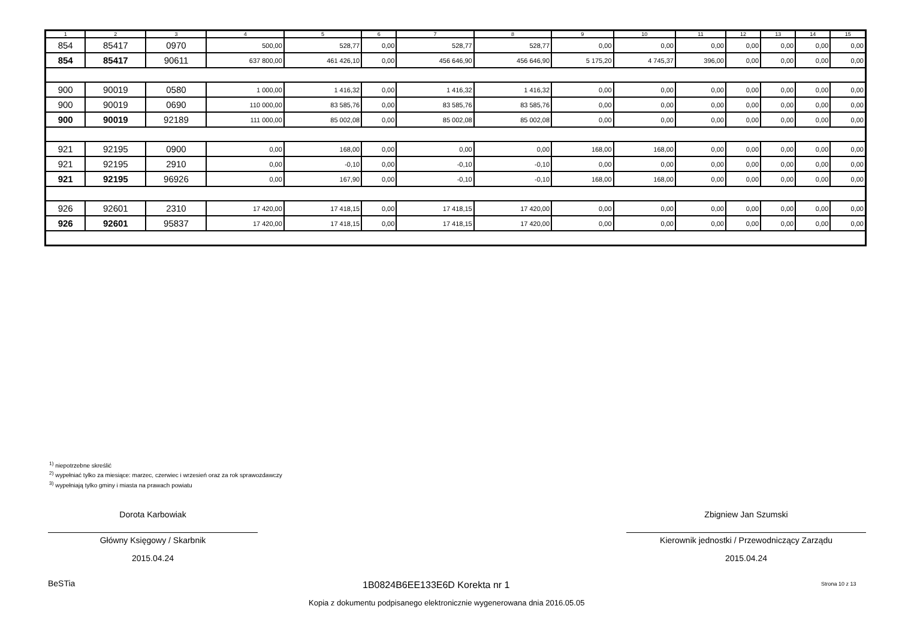| 1 | 2 | 3 | 4 | 5 | 6 | 7 | 8 | 9 | 10 | 11 | 12 | 13 | 14 | 15 |
| --- | --- | --- | --- | --- | --- | --- | --- | --- | --- | --- | --- | --- | --- | --- |
| 854 | 85417 | 0970 | 500,00 | 528,77 | 0,00 | 528,77 | 528,77 | 0,00 | 0,00 | 0,00 | 0,00 | 0,00 | 0,00 | 0,00 |
| 854 | 85417 | 90611 | 637 800,00 | 461 426,10 | 0,00 | 456 646,90 | 456 646,90 | 5 175,20 | 4 745,37 | 396,00 | 0,00 | 0,00 | 0,00 | 0,00 |
| 900 | 90019 | 0580 | 1 000,00 | 1 416,32 | 0,00 | 1 416,32 | 1 416,32 | 0,00 | 0,00 | 0,00 | 0,00 | 0,00 | 0,00 | 0,00 |
| 900 | 90019 | 0690 | 110 000,00 | 83 585,76 | 0,00 | 83 585,76 | 83 585,76 | 0,00 | 0,00 | 0,00 | 0,00 | 0,00 | 0,00 | 0,00 |
| 900 | 90019 | 92189 | 111 000,00 | 85 002,08 | 0,00 | 85 002,08 | 85 002,08 | 0,00 | 0,00 | 0,00 | 0,00 | 0,00 | 0,00 | 0,00 |
| 921 | 92195 | 0900 | 0,00 | 168,00 | 0,00 | 0,00 | 0,00 | 168,00 | 168,00 | 0,00 | 0,00 | 0,00 | 0,00 | 0,00 |
| 921 | 92195 | 2910 | 0,00 | -0,10 | 0,00 | -0,10 | -0,10 | 0,00 | 0,00 | 0,00 | 0,00 | 0,00 | 0,00 | 0,00 |
| 921 | 92195 | 96926 | 0,00 | 167,90 | 0,00 | -0,10 | -0,10 | 168,00 | 168,00 | 0,00 | 0,00 | 0,00 | 0,00 | 0,00 |
| 926 | 92601 | 2310 | 17 420,00 | 17 418,15 | 0,00 | 17 418,15 | 17 420,00 | 0,00 | 0,00 | 0,00 | 0,00 | 0,00 | 0,00 | 0,00 |
| 926 | 92601 | 95837 | 17 420,00 | 17 418,15 | 0,00 | 17 418,15 | 17 420,00 | 0,00 | 0,00 | 0,00 | 0,00 | 0,00 | 0,00 | 0,00 |
<sup>1)</sup> niepotrzebne skreślić
<sup>2)</sup> wypełniać tylko za miesiące: marzec, czerwiec i wrzesień oraz za rok sprawozdawczy
<sup>3)</sup> wypełniają tylko gminy i miasta na prawach powiatu
Dorota Karbowiak
Główny Księgowy / Skarbnik
2015.04.24
Zbigniew Jan Szumski
Kierownik jednostki / Przewodniczący Zarządu
2015.04.24
BeSTia 1B0824B6EE133E6D Korekta nr 1 Strona 10 z 13
Kopia z dokumentu podpisanego elektronicznie wygenerowana dnia 2016.05.05